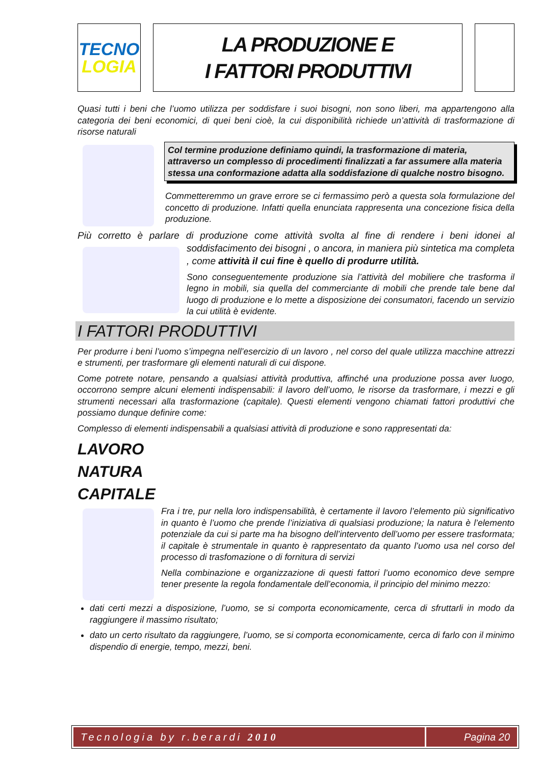TECNO
LOGIA
LA PRODUZIONE E
I FATTORI PRODUTTIVI
Quasi tutti i beni che l’uomo utilizza per soddisfare i suoi bisogni, non sono liberi, ma appartengono alla categoria dei beni economici, di quei beni cioè, la cui disponibilità richiede un’attività di trasformazione di risorse naturali
Col termine produzione definiamo quindi, la trasformazione di materia, attraverso un complesso di procedimenti finalizzati a far assumere alla materia stessa una conformazione adatta alla soddisfazione di qualche nostro bisogno.
Commetteremmo un grave errore se ci fermassimo però a questa sola formulazione del concetto di produzione. Infatti quella enunciata rappresenta una concezione fisica della produzione.
Più corretto è parlare di produzione come attività svolta al fine di rendere i beni idonei al soddisfacimento dei bisogni , o ancora, in maniera più sintetica ma completa , come attività il cui fine è quello di produrre utilità.
Sono conseguentemente produzione sia l’attività del mobiliere che trasforma il legno in mobili, sia quella del commerciante di mobili che prende tale bene dal luogo di produzione e lo mette a disposizione dei consumatori, facendo un servizio la cui utilità è evidente.
I FATTORI PRODUTTIVI
Per produrre i beni l’uomo s’impegna nell’esercizio di un lavoro , nel corso del quale utilizza macchine attrezzi e strumenti, per trasformare gli elementi naturali di cui dispone.
Come potrete notare, pensando a qualsiasi attività produttiva, affinché una produzione possa aver luogo, occorrono sempre alcuni elementi indispensabili: il lavoro dell’uomo, le risorse da trasformare, i mezzi e gli strumenti necessari alla trasformazione (capitale). Questi elementi vengono chiamati fattori produttivi che possiamo dunque definire come:
Complesso di elementi indispensabili a qualsiasi attività di produzione e sono rappresentati da:
LAVORO
NATURA
CAPITALE
Fra i tre, pur nella loro indispensabilità, è certamente il lavoro l’elemento più significativo in quanto è l’uomo che prende l’iniziativa di qualsiasi produzione; la natura è l’elemento potenziale da cui si parte ma ha bisogno dell’intervento dell’uomo per essere trasformata; il capitale è strumentale in quanto è rappresentato da quanto l’uomo usa nel corso del processo di trasfomazione o di fornitura di servizi
Nella combinazione e organizzazione di questi fattori l’uomo economico deve sempre tener presente la regola fondamentale dell’economia, il principio del minimo mezzo:
dati certi mezzi a disposizione, l’uomo, se si comporta economicamente, cerca di sfruttarli in modo da raggiungere il massimo risultato;
dato un certo risultato da raggiungere, l’uomo, se si comporta economicamente, cerca di farlo con il minimo dispendio di energie, tempo, mezzi, beni.
Tecnologia by r.berardi 2010 Pagina 20